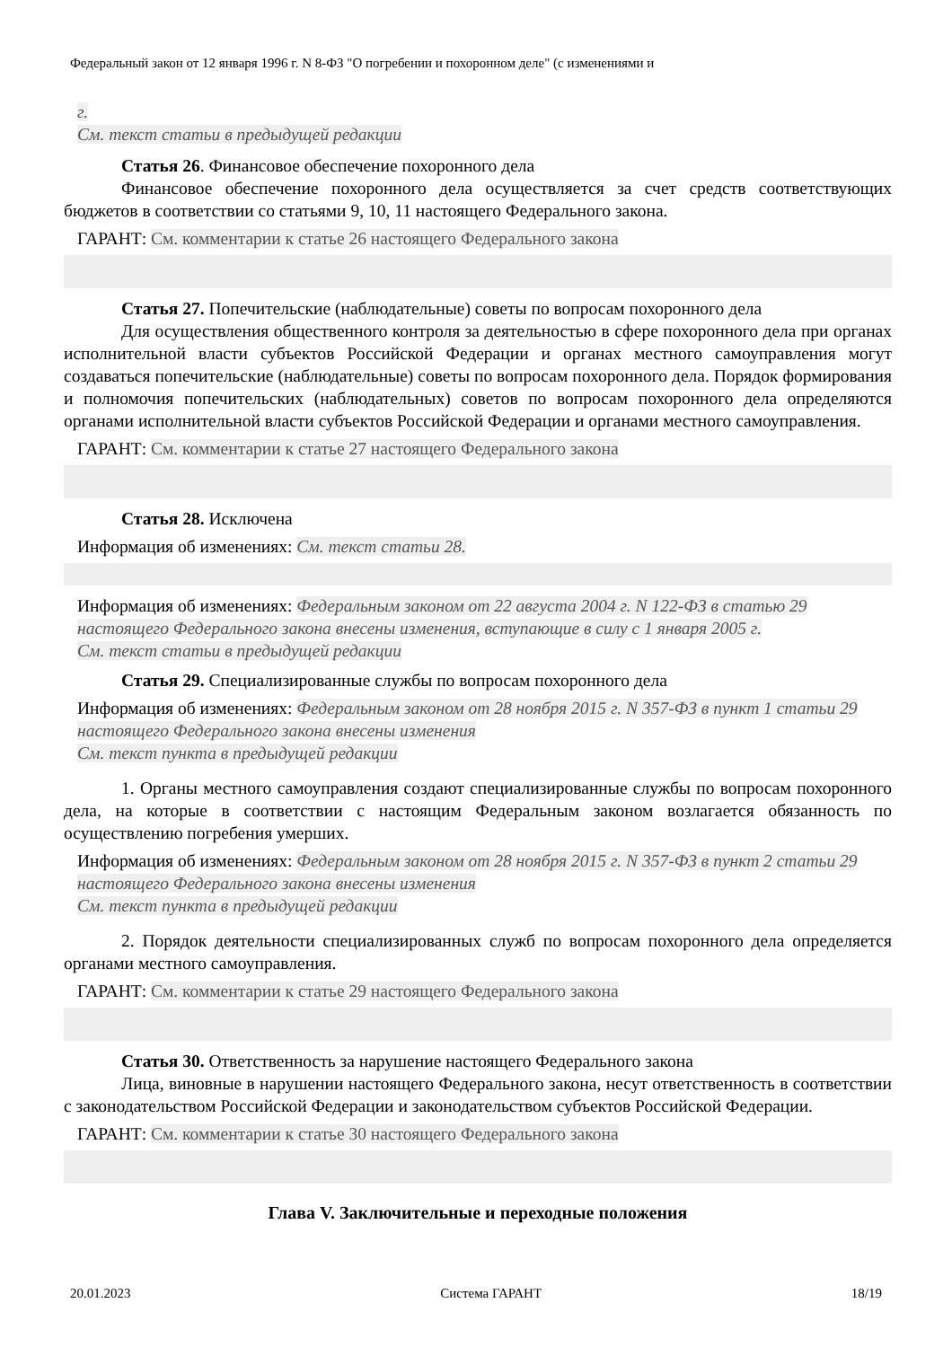Федеральный закон от 12 января 1996 г. N 8-ФЗ "О погребении и похоронном деле" (с изменениями и
г.
См. текст статьи в предыдущей редакции
Статья 26. Финансовое обеспечение похоронного дела
Финансовое обеспечение похоронного дела осуществляется за счет средств соответствующих бюджетов в соответствии со статьями 9, 10, 11 настоящего Федерального закона.
ГАРАНТ: См. комментарии к статье 26 настоящего Федерального закона
Статья 27. Попечительские (наблюдательные) советы по вопросам похоронного дела
Для осуществления общественного контроля за деятельностью в сфере похоронного дела при органах исполнительной власти субъектов Российской Федерации и органах местного самоуправления могут создаваться попечительские (наблюдательные) советы по вопросам похоронного дела. Порядок формирования и полномочия попечительских (наблюдательных) советов по вопросам похоронного дела определяются органами исполнительной власти субъектов Российской Федерации и органами местного самоуправления.
ГАРАНТ: См. комментарии к статье 27 настоящего Федерального закона
Статья 28. Исключена
Информация об изменениях: См. текст статьи 28.
Информация об изменениях: Федеральным законом от 22 августа 2004 г. N 122-ФЗ в статью 29 настоящего Федерального закона внесены изменения, вступающие в силу с 1 января 2005 г.
См. текст статьи в предыдущей редакции
Статья 29. Специализированные службы по вопросам похоронного дела
Информация об изменениях: Федеральным законом от 28 ноября 2015 г. N 357-ФЗ в пункт 1 статьи 29 настоящего Федерального закона внесены изменения
См. текст пункта в предыдущей редакции
1. Органы местного самоуправления создают специализированные службы по вопросам похоронного дела, на которые в соответствии с настоящим Федеральным законом возлагается обязанность по осуществлению погребения умерших.
Информация об изменениях: Федеральным законом от 28 ноября 2015 г. N 357-ФЗ в пункт 2 статьи 29 настоящего Федерального закона внесены изменения
См. текст пункта в предыдущей редакции
2. Порядок деятельности специализированных служб по вопросам похоронного дела определяется органами местного самоуправления.
ГАРАНТ: См. комментарии к статье 29 настоящего Федерального закона
Статья 30. Ответственность за нарушение настоящего Федерального закона
Лица, виновные в нарушении настоящего Федерального закона, несут ответственность в соответствии с законодательством Российской Федерации и законодательством субъектов Российской Федерации.
ГАРАНТ: См. комментарии к статье 30 настоящего Федерального закона
Глава V. Заключительные и переходные положения
20.01.2023 Система ГАРАНТ 18/19